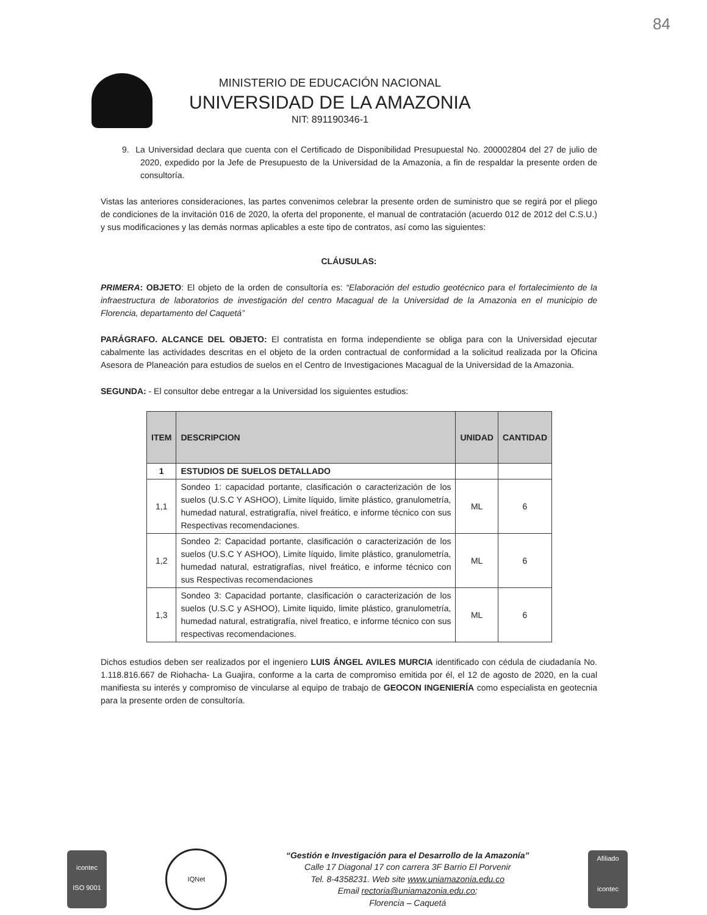84
MINISTERIO DE EDUCACIÓN NACIONAL
UNIVERSIDAD DE LA AMAZONIA
NIT: 891190346-1
9. La Universidad declara que cuenta con el Certificado de Disponibilidad Presupuestal No. 200002804 del 27 de julio de 2020, expedido por la Jefe de Presupuesto de la Universidad de la Amazonia, a fin de respaldar la presente orden de consultoría.
Vistas las anteriores consideraciones, las partes convenimos celebrar la presente orden de suministro que se regirá por el pliego de condiciones de la invitación 016 de 2020, la oferta del proponente, el manual de contratación (acuerdo 012 de 2012 del C.S.U.) y sus modificaciones y las demás normas aplicables a este tipo de contratos, así como las siguientes:
CLÁUSULAS:
PRIMERA: OBJETO: El objeto de la orden de consultoría es: “Elaboración del estudio geotécnico para el fortalecimiento de la infraestructura de laboratorios de investigación del centro Macagual de la Universidad de la Amazonia en el municipio de Florencia, departamento del Caquetá”
PARÁGRAFO. ALCANCE DEL OBJETO: El contratista en forma independiente se obliga para con la Universidad ejecutar cabalmente las actividades descritas en el objeto de la orden contractual de conformidad a la solicitud realizada por la Oficina Asesora de Planeación para estudios de suelos en el Centro de Investigaciones Macagual de la Universidad de la Amazonia.
SEGUNDA: - El consultor debe entregar a la Universidad los siguientes estudios:
| ITEM | DESCRIPCION | UNIDAD | CANTIDAD |
| --- | --- | --- | --- |
| 1 | ESTUDIOS DE SUELOS DETALLADO | | |
| 1,1 | Sondeo 1: capacidad portante, clasificación o caracterización de los suelos (U.S.C Y ASHOO), Limite líquido, limite plástico, granulometría, humedad natural, estratigrafía, nivel freático, e informe técnico con sus Respectivas recomendaciones. | ML | 6 |
| 1,2 | Sondeo 2: Capacidad portante, clasificación o caracterización de los suelos (U.S.C Y ASHOO), Limite líquido, limite plástico, granulometría, humedad natural, estratigrafías, nivel freático, e informe técnico con sus Respectivas recomendaciones | ML | 6 |
| 1,3 | Sondeo 3: Capacidad portante, clasificación o caracterización de los suelos (U.S.C y ASHOO), Limite liquido, limite plástico, granulometría, humedad natural, estratigrafía, nivel freatico, e informe técnico con sus respectivas recomendaciones. | ML | 6 |
Dichos estudios deben ser realizados por el ingeniero LUIS ÁNGEL AVILES MURCIA identificado con cédula de ciudadanía No. 1.118.816.667 de Riohacha- La Guajira, conforme a la carta de compromiso emitida por él, el 12 de agosto de 2020, en la cual manifiesta su interés y compromiso de vincularse al equipo de trabajo de GEOCON INGENIERÍA como especialista en geotecnia para la presente orden de consultoría.
icontec
ISO 9001
IQNet
“Gestión e Investigación para el Desarrollo de la Amazonía”
Calle 17 Diagonal 17 con carrera 3F Barrio El Porvenir
Tel. 8-4358231. Web site www.uniamazonia.edu.co
Email rectoria@uniamazonia.edu.co;
Florencia – Caquetá
Afiliado
icontec